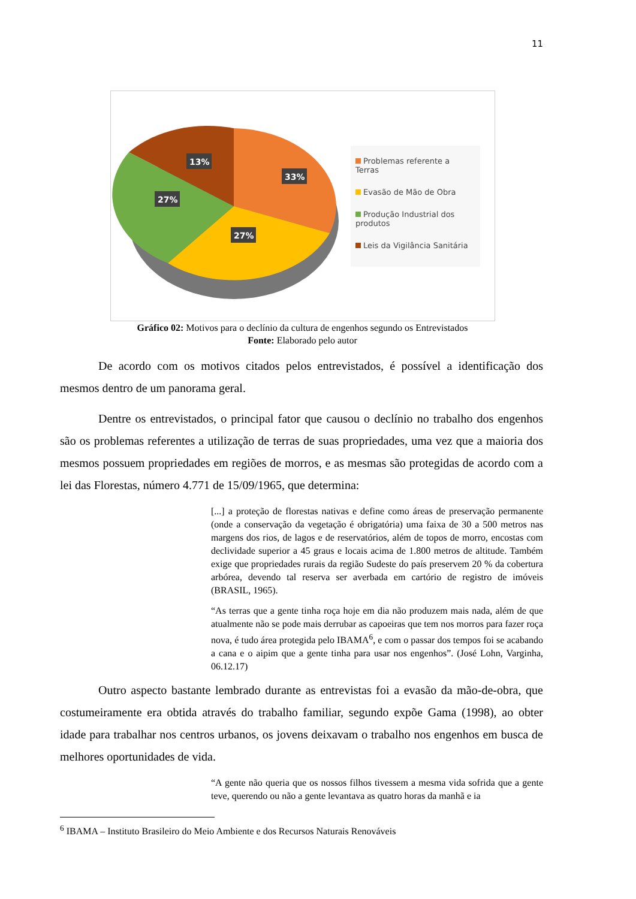11
13%
33%
27%
27%
Problemas referente a Terras
Evasão de Mão de Obra
Produção Industrial dos produtos
Leis da Vigilância Sanitária
Gráfico 02: Motivos para o declínio da cultura de engenhos segundo os Entrevistados
Fonte: Elaborado pelo autor
De acordo com os motivos citados pelos entrevistados, é possível a identificação dos mesmos dentro de um panorama geral.
Dentre os entrevistados, o principal fator que causou o declínio no trabalho dos engenhos são os problemas referentes a utilização de terras de suas propriedades, uma vez que a maioria dos mesmos possuem propriedades em regiões de morros, e as mesmas são protegidas de acordo com a lei das Florestas, número 4.771 de 15/09/1965, que determina:
[...] a proteção de florestas nativas e define como áreas de preservação permanente (onde a conservação da vegetação é obrigatória) uma faixa de 30 a 500 metros nas margens dos rios, de lagos e de reservatórios, além de topos de morro, encostas com declividade superior a 45 graus e locais acima de 1.800 metros de altitude. Também exige que propriedades rurais da região Sudeste do país preservem 20 % da cobertura arbórea, devendo tal reserva ser averbada em cartório de registro de imóveis (BRASIL, 1965).
“As terras que a gente tinha roça hoje em dia não produzem mais nada, além de que atualmente não se pode mais derrubar as capoeiras que tem nos morros para fazer roça nova, é tudo área protegida pelo IBAMA<sup>6</sup>, e com o passar dos tempos foi se acabando a cana e o aipim que a gente tinha para usar nos engenhos”. (José Lohn, Varginha, 06.12.17)
Outro aspecto bastante lembrado durante as entrevistas foi a evasão da mão-de-obra, que costumeiramente era obtida através do trabalho familiar, segundo expõe Gama (1998), ao obter idade para trabalhar nos centros urbanos, os jovens deixavam o trabalho nos engenhos em busca de melhores oportunidades de vida.
“A gente não queria que os nossos filhos tivessem a mesma vida sofrida que a gente teve, querendo ou não a gente levantava as quatro horas da manhã e ia
<sup>6</sup> IBAMA – Instituto Brasileiro do Meio Ambiente e dos Recursos Naturais Renováveis